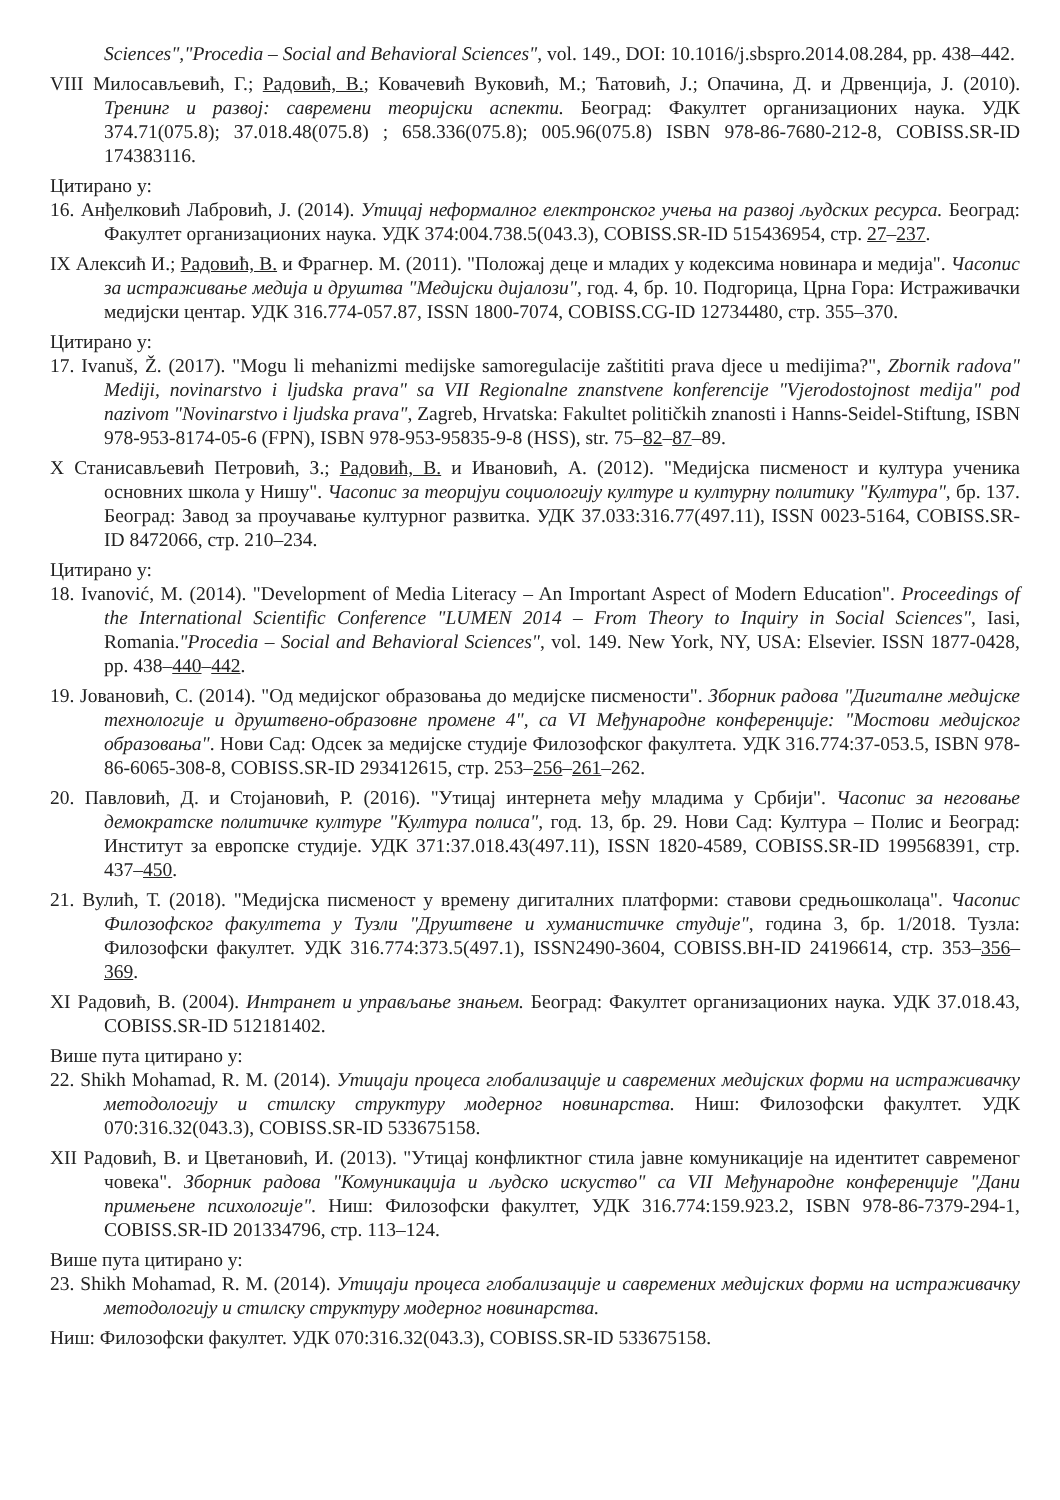Sciences","Procedia – Social and Behavioral Sciences", vol. 149., DOI: 10.1016/j.sbspro.2014.08.284, pp. 438–442.
VIII Милосављевић, Г.; Радовић, В.; Ковачевић Вуковић, М.; Ћатовић, Ј.; Опачина, Д. и Дрвенција, Ј. (2010). Тренинг и развој: савремени теоријски аспекти. Београд: Факултет организационих наука. УДК 374.71(075.8); 37.018.48(075.8) ; 658.336(075.8); 005.96(075.8) ISBN 978-86-7680-212-8, COBISS.SR-ID 174383116.
Цитирано у:
16. Анђелковић Лабровић, Ј. (2014). Утицај неформалног електронског учења на развој људских ресурса. Београд: Факултет организационих наука. УДК 374:004.738.5(043.3), COBISS.SR-ID 515436954, стр. 27–237.
IX Алексић И.; Радовић, В. и Фрагнер. М. (2011). "Положај деце и младих у кодексима новинара и медија". Часопис за истраживање медија и друштва "Медијски дијалози", год. 4, бр. 10. Подгорица, Црна Гора: Истраживачки медијски центар. УДК 316.774-057.87, ISSN 1800-7074, COBISS.CG-ID 12734480, стр. 355–370.
Цитирано у:
17. Ivanuš, Ž. (2017). "Mogu li mehanizmi medijske samoregulacije zaštititi prava djece u medijima?", Zbornik radova" Mediji, novinarstvo i ljudska prava" sa VII Regionalne znanstvene konferencije "Vjerodostojnost medija" pod nazivom "Novinarstvo i ljudska prava", Zagreb, Hrvatska: Fakultet političkih znanosti i Hanns-Seidel-Stiftung, ISBN 978-953-8174-05-6 (FPN), ISBN 978-953-95835-9-8 (HSS), str. 75–82–87–89.
X Станисављевић Петровић, З.; Радовић, В. и Ивановић, А. (2012). "Медијска писменост и култура ученика основних школа у Нишу". Часопис за теоријуи социологију културе и културну политику "Култура", бр. 137. Београд: Завод за проучавање културног развитка. УДК 37.033:316.77(497.11), ISSN 0023-5164, COBISS.SR-ID 8472066, стр. 210–234.
Цитирано у:
18. Ivanović, M. (2014). "Development of Media Literacy – An Important Aspect of Modern Education". Proceedings of the International Scientific Conference "LUMEN 2014 – From Theory to Inquiry in Social Sciences", Iasi, Romania."Procedia – Social and Behavioral Sciences", vol. 149. New York, NY, USA: Elsevier. ISSN 1877-0428, pp. 438–440–442.
19. Јовановић, С. (2014). "Од медијског образовања до медијске писмености". Зборник радова "Дигиталне медијске технологије и друштвено-образовне промене 4", са VI Међународне конференције: "Мостови медијског образовања". Нови Сад: Одсек за медијске студије Филозофског факултета. УДК 316.774:37-053.5, ISBN 978-86-6065-308-8, COBISS.SR-ID 293412615, стр. 253–256–261–262.
20. Павловић, Д. и Стојановић, Р. (2016). "Утицај интернета међу младима у Србији". Часопис за неговање демократске политичке културе "Култура полиса", год. 13, бр. 29. Нови Сад: Култура – Полис и Београд: Институт за европске студије. УДК 371:37.018.43(497.11), ISSN 1820-4589, COBISS.SR-ID 199568391, стр. 437–450.
21. Вулић, Т. (2018). "Медијска писменост у времену дигиталних платформи: ставови средњошколаца". Часопис Филозофског факултета у Тузли "Друштвене и хуманистичке студије", година 3, бр. 1/2018. Тузла: Филозофски факултет. УДК 316.774:373.5(497.1), ISSN2490-3604, COBISS.BH-ID 24196614, стр. 353–356–369.
XI Радовић, В. (2004). Интранет и управљање знањем. Београд: Факултет организационих наука. УДК 37.018.43, COBISS.SR-ID 512181402.
Више пута цитирано у:
22. Shikh Mohamad, R. M. (2014). Утицаји процеса глобализације и савремених медијских форми на истраживачку методологију и стилску структуру модерног новинарства. Ниш: Филозофски факултет. УДК 070:316.32(043.3), COBISS.SR-ID 533675158.
XII Радовић, В. и Цветановић, И. (2013). "Утицај конфликтног стила јавне комуникације на идентитет савременог човека". Зборник радова "Комуникација и људско искуство" са VII Међународне конференције "Дани примењене психологије". Ниш: Филозофски факултет, УДК 316.774:159.923.2, ISBN 978-86-7379-294-1, COBISS.SR-ID 201334796, стр. 113–124.
Више пута цитирано у:
23. Shikh Mohamad, R. M. (2014). Утицаји процеса глобализације и савремених медијских форми на истраживачку методологију и стилску структуру модерног новинарства.
Ниш: Филозофски факултет. УДК 070:316.32(043.3), COBISS.SR-ID 533675158.